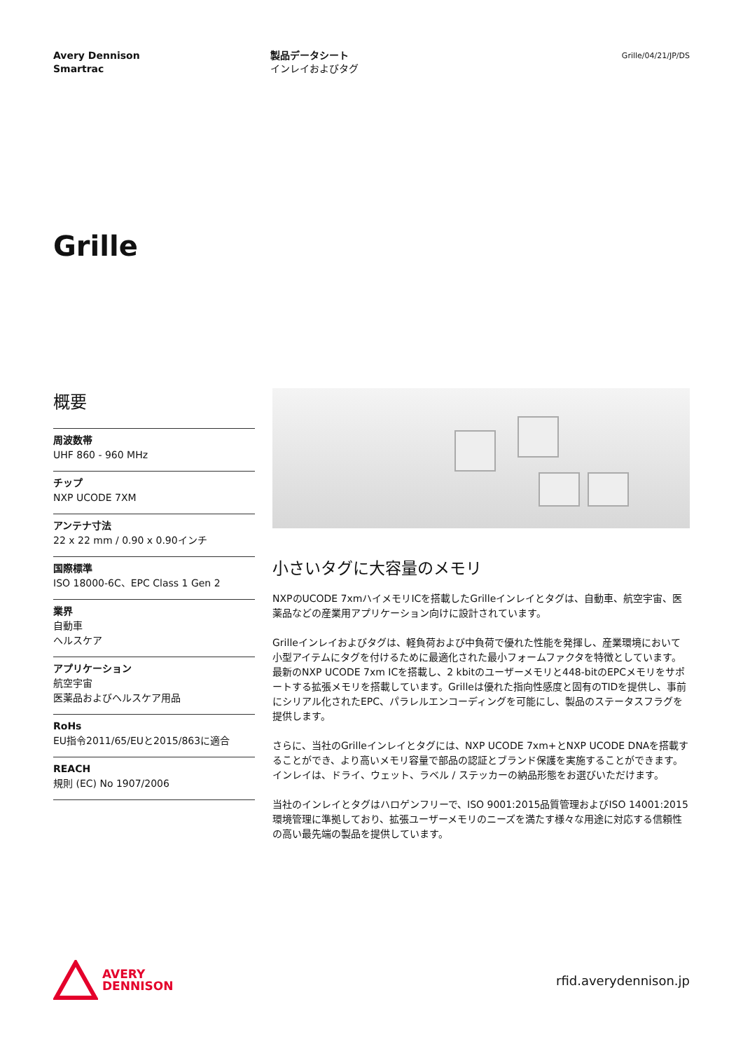Avery Dennison
Smartrac
製品データシート
インレイおよびタグ
Grille/04/21/JP/DS
Grille
概要
周波数帯
UHF 860 - 960 MHz
チップ
NXP UCODE 7XM
アンテナ寸法
22 x 22 mm / 0.90 x 0.90インチ
国際標準
ISO 18000-6C、EPC Class 1 Gen 2
業界
自動車
ヘルスケア
アプリケーション
航空宇宙
医薬品およびヘルスケア用品
RoHs
EU指令2011/65/EUと2015/863に適合
REACH
規則 (EC) No 1907/2006
小さいタグに大容量のメモリ
NXPのUCODE 7xmハイメモリICを搭載したGrilleインレイとタグは、自動車、航空宇宙、医薬品などの産業用アプリケーション向けに設計されています。
Grilleインレイおよびタグは、軽負荷および中負荷で優れた性能を発揮し、産業環境において小型アイテムにタグを付けるために最適化された最小フォームファクタを特徴としています。最新のNXP UCODE 7xm ICを搭載し、2 kbitのユーザーメモリと448-bitのEPCメモリをサポートする拡張メモリを搭載しています。Grilleは優れた指向性感度と固有のTIDを提供し、事前にシリアル化されたEPC、パラレルエンコーディングを可能にし、製品のステータスフラグを提供します。
さらに、当社のGrilleインレイとタグには、NXP UCODE 7xm+とNXP UCODE DNAを搭載することができ、より高いメモリ容量で部品の認証とブランド保護を実施することができます。インレイは、ドライ、ウェット、ラベル / ステッカーの納品形態をお選びいただけます。
当社のインレイとタグはハロゲンフリーで、ISO 9001:2015品質管理およびISO 14001:2015環境管理に準拠しており、拡張ユーザーメモリのニーズを満たす様々な用途に対応する信頼性の高い最先端の製品を提供しています。
AVERY
DENNISON
rfid.averydennison.jp